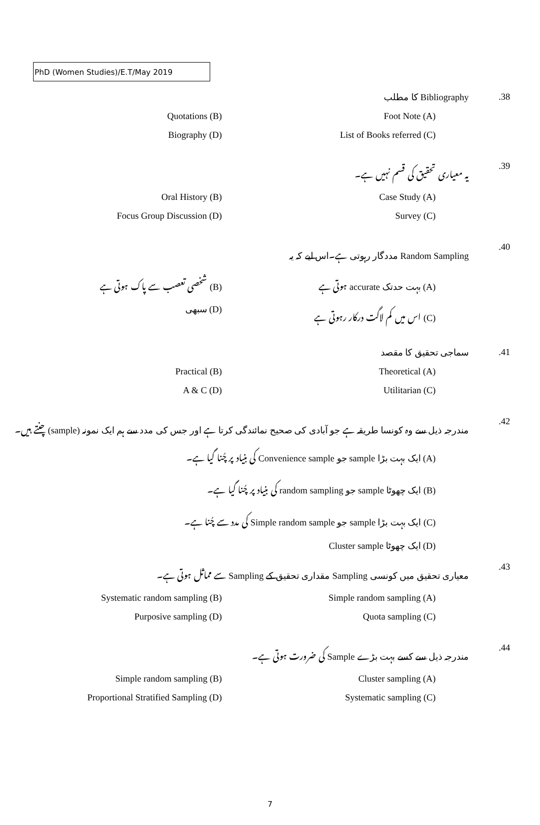PhD (Women Studies)/E.T/May 2019
.38 Bibliography کا مطلب
(A) Foot Note
(B) Quotations
(C) List of Books referred
(D) Biography
.39 یہ معیاری تحقیق کی قسم نہیں ہے۔
(A) Case Study
(B) Oral History
(C) Survey
(D) Focus Group Discussion
.40 Random Sampling مددگار رہوتی ہے۔اس لیے کہ یہ
(A) بہت حدتک accurate ہوتی ہے
(B) شخصی تعصب سے پاک ہوتی ہے
(C) اس میں کم لاگت درکار رہوتی ہے
(D) سبھی
.41 سماجی تحقیق کا مقصد
(A) Theoretical
(B) Practical
(C) Utilitarian
(D) A & C
.42 مندرجہ ذیل سے وہ کونسا طریقہ ہے جو آبادی کی صحیح نمائندگی کرتا ہے اور جس کی مدد سے ہم ایک نمونہ (sample) چنتے ہیں۔
(A) ایک بہت بڑا sample جو Convenience sample کی بنیاد پر چُنا گیا ہے۔
(B) ایک چھوٹا sample جو random sampling کی بنیاد پر چُنا گیا ہے۔
(C) ایک بہت بڑا sample جو Simple random sample کی مدد سے چُنا ہے۔
(D) ایک چھوٹا Cluster sample
.43 معیاری تحقیق میں کونسی Sampling مقداری تحقیق کے Sampling سے مماثل ہوتی ہے۔
(A) Simple random sampling
(B) Systematic random sampling
(C) Quota sampling
(D) Purposive sampling
.44 مندرجہ ذیل سے کسے بہت بڑے Sample کی ضرورت ہوتی ہے۔
(A) Cluster sampling
(B) Simple random sampling
(C) Systematic sampling
(D) Proportional Stratified Sampling
7